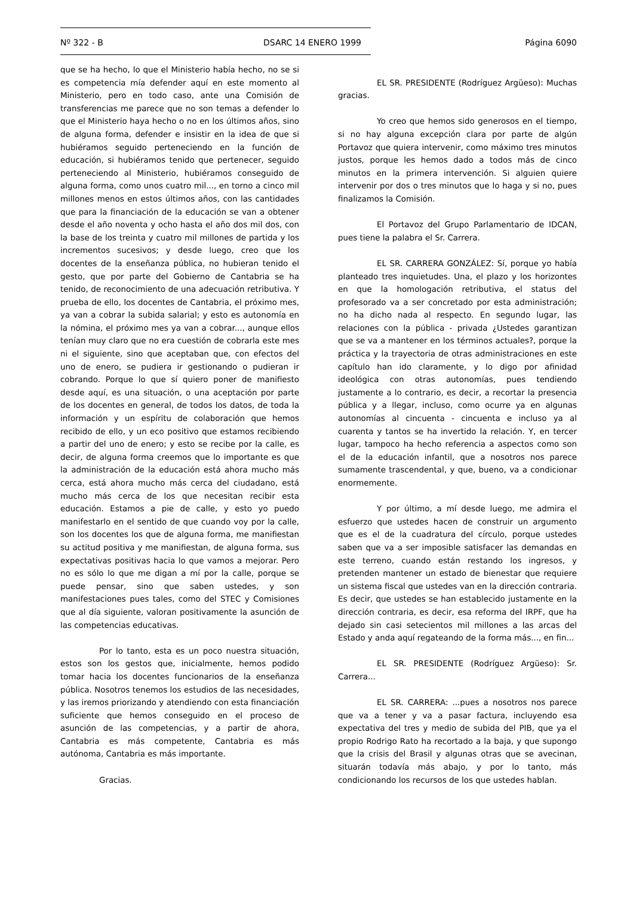Nº 322 - B DSARC 14 ENERO 1999 Página 6090
que se ha hecho, lo que el Ministerio había hecho, no se si es competencia mía defender aquí en este momento al Ministerio, pero en todo caso, ante una Comisión de transferencias me parece que no son temas a defender lo que el Ministerio haya hecho o no en los últimos años, sino de alguna forma, defender e insistir en la idea de que si hubiéramos seguido perteneciendo en la función de educación, si hubiéramos tenido que pertenecer, seguido perteneciendo al Ministerio, hubiéramos conseguido de alguna forma, como unos cuatro mil..., en torno a cinco mil millones menos en estos últimos años, con las cantidades que para la financiación de la educación se van a obtener desde el año noventa y ocho hasta el año dos mil dos, con la base de los treinta y cuatro mil millones de partida y los incrementos sucesivos; y desde luego, creo que los docentes de la enseñanza pública, no hubieran tenido el gesto, que por parte del Gobierno de Cantabria se ha tenido, de reconocimiento de una adecuación retributiva. Y prueba de ello, los docentes de Cantabria, el próximo mes, ya van a cobrar la subida salarial; y esto es autonomía en la nómina, el próximo mes ya van a cobrar..., aunque ellos tenían muy claro que no era cuestión de cobrarla este mes ni el siguiente, sino que aceptaban que, con efectos del uno de enero, se pudiera ir gestionando o pudieran ir cobrando. Porque lo que sí quiero poner de manifiesto desde aquí, es una situación, o una aceptación por parte de los docentes en general, de todos los datos, de toda la información y un espíritu de colaboración que hemos recibido de ello, y un eco positivo que estamos recibiendo a partir del uno de enero; y esto se recibe por la calle, es decir, de alguna forma creemos que lo importante es que la administración de la educación está ahora mucho más cerca, está ahora mucho más cerca del ciudadano, está mucho más cerca de los que necesitan recibir esta educación. Estamos a pie de calle, y esto yo puedo manifestarlo en el sentido de que cuando voy por la calle, son los docentes los que de alguna forma, me manifiestan su actitud positiva y me manifiestan, de alguna forma, sus expectativas positivas hacia lo que vamos a mejorar. Pero no es sólo lo que me digan a mí por la calle, porque se puede pensar, sino que saben ustedes, y son manifestaciones pues tales, como del STEC y Comisiones que al día siguiente, valoran positivamente la asunción de las competencias educativas.
Por lo tanto, esta es un poco nuestra situación, estos son los gestos que, inicialmente, hemos podido tomar hacia los docentes funcionarios de la enseñanza pública. Nosotros tenemos los estudios de las necesidades, y las iremos priorizando y atendiendo con esta financiación suficiente que hemos conseguido en el proceso de asunción de las competencias, y a partir de ahora, Cantabria es más competente, Cantabria es más autónoma, Cantabria es más importante.
Gracias.
EL SR. PRESIDENTE (Rodríguez Argüeso): Muchas gracias.
Yo creo que hemos sido generosos en el tiempo, si no hay alguna excepción clara por parte de algún Portavoz que quiera intervenir, como máximo tres minutos justos, porque les hemos dado a todos más de cinco minutos en la primera intervención. Si alguien quiere intervenir por dos o tres minutos que lo haga y si no, pues finalizamos la Comisión.
El Portavoz del Grupo Parlamentario de IDCAN, pues tiene la palabra el Sr. Carrera.
EL SR. CARRERA GONZÁLEZ: Sí, porque yo había planteado tres inquietudes. Una, el plazo y los horizontes en que la homologación retributiva, el status del profesorado va a ser concretado por esta administración; no ha dicho nada al respecto. En segundo lugar, las relaciones con la pública - privada ¿Ustedes garantizan que se va a mantener en los términos actuales?, porque la práctica y la trayectoria de otras administraciones en este capítulo han ido claramente, y lo digo por afinidad ideológica con otras autonomías, pues tendiendo justamente a lo contrario, es decir, a recortar la presencia pública y a llegar, incluso, como ocurre ya en algunas autonomías al cincuenta - cincuenta e incluso ya al cuarenta y tantos se ha invertido la relación. Y, en tercer lugar, tampoco ha hecho referencia a aspectos como son el de la educación infantil, que a nosotros nos parece sumamente trascendental, y que, bueno, va a condicionar enormemente.
Y por último, a mí desde luego, me admira el esfuerzo que ustedes hacen de construir un argumento que es el de la cuadratura del círculo, porque ustedes saben que va a ser imposible satisfacer las demandas en este terreno, cuando están restando los ingresos, y pretenden mantener un estado de bienestar que requiere un sistema fiscal que ustedes van en la dirección contraria. Es decir, que ustedes se han establecido justamente en la dirección contraria, es decir, esa reforma del IRPF, que ha dejado sin casi setecientos mil millones a las arcas del Estado y anda aquí regateando de la forma más..., en fin...
EL SR. PRESIDENTE (Rodríguez Argüeso): Sr. Carrera...
EL SR. CARRERA: ...pues a nosotros nos parece que va a tener y va a pasar factura, incluyendo esa expectativa del tres y medio de subida del PIB, que ya el propio Rodrigo Rato ha recortado a la baja, y que supongo que la crisis del Brasil y algunas otras que se avecinan, situarán todavía más abajo, y por lo tanto, más condicionando los recursos de los que ustedes hablan.